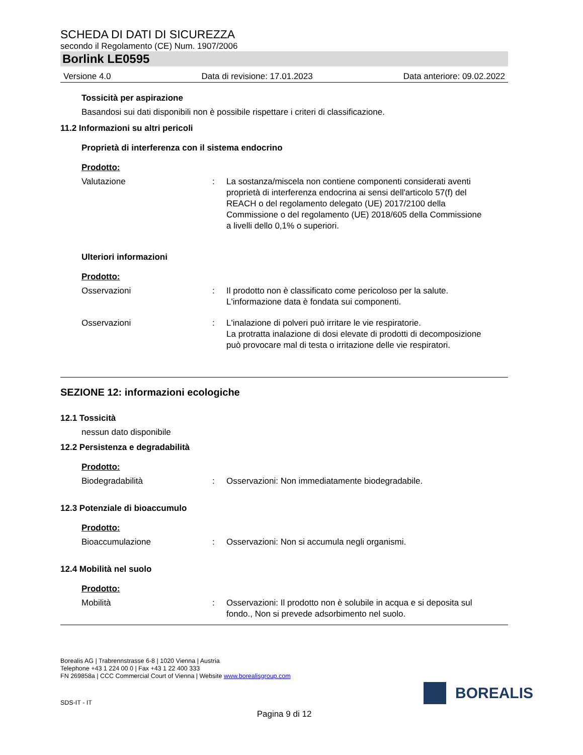SCHEDA DI DATI DI SICUREZZA
secondo il Regolamento (CE) Num. 1907/2006
Borlink LE0595
Versione 4.0 Data di revisione: 17.01.2023 Data anteriore: 09.02.2022
Tossicità per aspirazione
Basandosi sui dati disponibili non è possibile rispettare i criteri di classificazione.
11.2 Informazioni su altri pericoli
Proprietà di interferenza con il sistema endocrino
Prodotto:
Valutazione: La sostanza/miscela non contiene componenti considerati aventi proprietà di interferenza endocrina ai sensi dell'articolo 57(f) del REACH o del regolamento delegato (UE) 2017/2100 della Commissione o del regolamento (UE) 2018/605 della Commissione a livelli dello 0,1% o superiori.
Ulteriori informazioni
Prodotto:
Osservazioni: Il prodotto non è classificato come pericoloso per la salute.
L'informazione data è fondata sui componenti.
Osservazioni: L'inalazione di polveri può irritare le vie respiratorie.
La protratta inalazione di dosi elevate di prodotti di decomposizione può provocare mal di testa o irritazione delle vie respiratori.
SEZIONE 12: informazioni ecologiche
12.1 Tossicità
nessun dato disponibile
12.2 Persistenza e degradabilità
Prodotto:
Biodegradabilità: Osservazioni: Non immediatamente biodegradabile.
12.3 Potenziale di bioaccumulo
Prodotto:
Bioaccumulazione: Osservazioni: Non si accumula negli organismi.
12.4 Mobilità nel suolo
Prodotto:
Mobilità: Osservazioni: Il prodotto non è solubile in acqua e si deposita sul fondo., Non si prevede adsorbimento nel suolo.
Borealis AG | Trabrennstrasse 6-8 | 1020 Vienna | Austria
Telephone +43 1 224 00 0 | Fax +43 1 22 400 333
FN 269858a | CCC Commercial Court of Vienna | Website www.borealisgroup.com
BOREALIS
SDS-IT - IT
Pagina 9 di 12